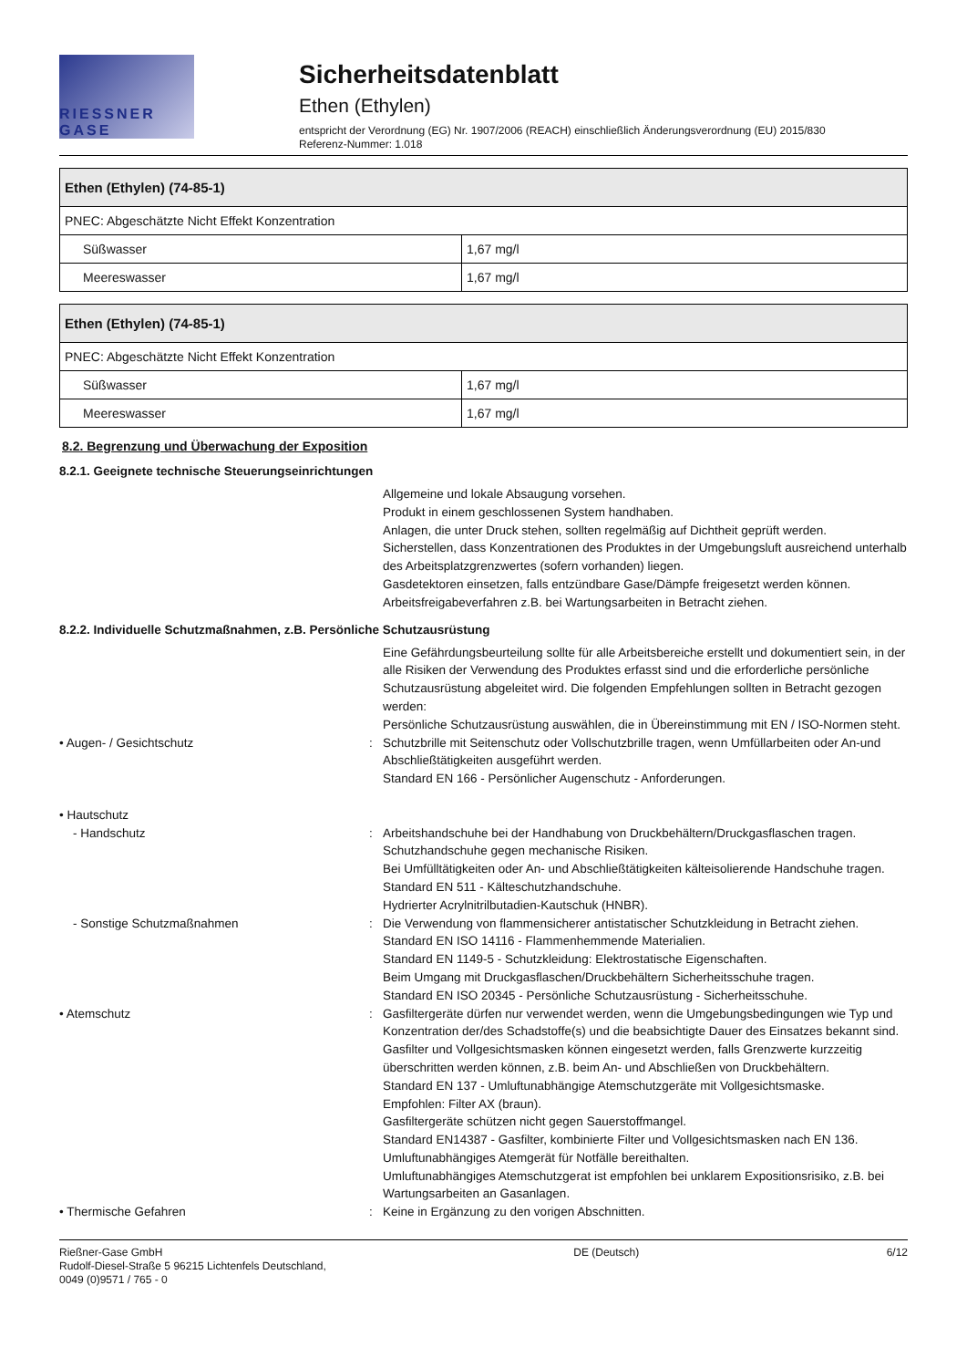RIESSNER GASE
Sicherheitsdatenblatt
Ethen (Ethylen)
entspricht der Verordnung (EG) Nr. 1907/2006 (REACH) einschließlich Änderungsverordnung (EU) 2015/830
Referenz-Nummer: 1.018
| Ethen (Ethylen) (74-85-1) | |
| --- | --- |
| PNEC: Abgeschätzte Nicht Effekt Konzentration | |
| Süßwasser | 1,67 mg/l |
| Meereswasser | 1,67 mg/l |
| Ethen (Ethylen) (74-85-1) | |
| --- | --- |
| PNEC: Abgeschätzte Nicht Effekt Konzentration | |
| Süßwasser | 1,67 mg/l |
| Meereswasser | 1,67 mg/l |
8.2. Begrenzung und Überwachung der Exposition
8.2.1. Geeignete technische Steuerungseinrichtungen
Allgemeine und lokale Absaugung vorsehen.
Produkt in einem geschlossenen System handhaben.
Anlagen, die unter Druck stehen, sollten regelmäßig auf Dichtheit geprüft werden.
Sicherstellen, dass Konzentrationen des Produktes in der Umgebungsluft ausreichend unterhalb des Arbeitsplatzgrenzwertes (sofern vorhanden) liegen.
Gasdetektoren einsetzen, falls entzündbare Gase/Dämpfe freigesetzt werden können.
Arbeitsfreigabeverfahren z.B. bei Wartungsarbeiten in Betracht ziehen.
8.2.2. Individuelle Schutzmaßnahmen, z.B. Persönliche Schutzausrüstung
Eine Gefährdungsbeurteilung sollte für alle Arbeitsbereiche erstellt und dokumentiert sein, in der alle Risiken der Verwendung des Produktes erfasst sind und die erforderliche persönliche Schutzausrüstung abgeleitet wird. Die folgenden Empfehlungen sollten in Betracht gezogen werden:
Persönliche Schutzausrüstung auswählen, die in Übereinstimmung mit EN / ISO-Normen steht.
• Augen- / Gesichtschutz : Schutzbrille mit Seitenschutz oder Vollschutzbrille tragen, wenn Umfüllarbeiten oder An-und Abschließtätigkeiten ausgeführt werden.
Standard EN 166 - Persönlicher Augenschutz - Anforderungen.
• Hautschutz
- Handschutz : Arbeitshandschuhe bei der Handhabung von Druckbehältern/Druckgasflaschen tragen.
Schutzhandschuhe gegen mechanische Risiken.
Bei Umfülltätigkeiten oder An- und Abschließtätigkeiten kälteisolierende Handschuhe tragen.
Standard EN 511 - Kälteschutzhandschuhe.
Hydrierter Acrylnitrilbutadien-Kautschuk (HNBR).
- Sonstige Schutzmaßnahmen : Die Verwendung von flammensicherer antistatischer Schutzkleidung in Betracht ziehen.
Standard EN ISO 14116 - Flammenhemmende Materialien.
Standard EN 1149-5 - Schutzkleidung: Elektrostatische Eigenschaften.
Beim Umgang mit Druckgasflaschen/Druckbehältern Sicherheitsschuhe tragen.
Standard EN ISO 20345 - Persönliche Schutzausrüstung - Sicherheitsschuhe.
• Atemschutz : Gasfiltergeräte dürfen nur verwendet werden, wenn die Umgebungsbedingungen wie Typ und Konzentration der/des Schadstoffe(s) und die beabsichtigte Dauer des Einsatzes bekannt sind.
Gasfilter und Vollgesichtsmasken können eingesetzt werden, falls Grenzwerte kurzzeitig überschritten werden können, z.B. beim An- und Abschließen von Druckbehältern.
Standard EN 137 - Umluftunabhängige Atemschutzgeräte mit Vollgesichtsmaske.
Empfohlen: Filter AX (braun).
Gasfiltergeräte schützen nicht gegen Sauerstoffmangel.
Standard EN14387 - Gasfilter, kombinierte Filter und Vollgesichtsmasken nach EN 136.
Umluftunabhängiges Atemgerät für Notfälle bereithalten.
Umluftunabhängiges Atemschutzgerat ist empfohlen bei unklarem Expositionsrisiko, z.B. bei Wartungsarbeiten an Gasanlagen.
• Thermische Gefahren : Keine in Ergänzung zu den vorigen Abschnitten.
Rießner-Gase GmbH
Rudolf-Diesel-Straße 5 96215 Lichtenfels Deutschland,
0049 (0)9571 / 765 - 0
DE (Deutsch) 6/12